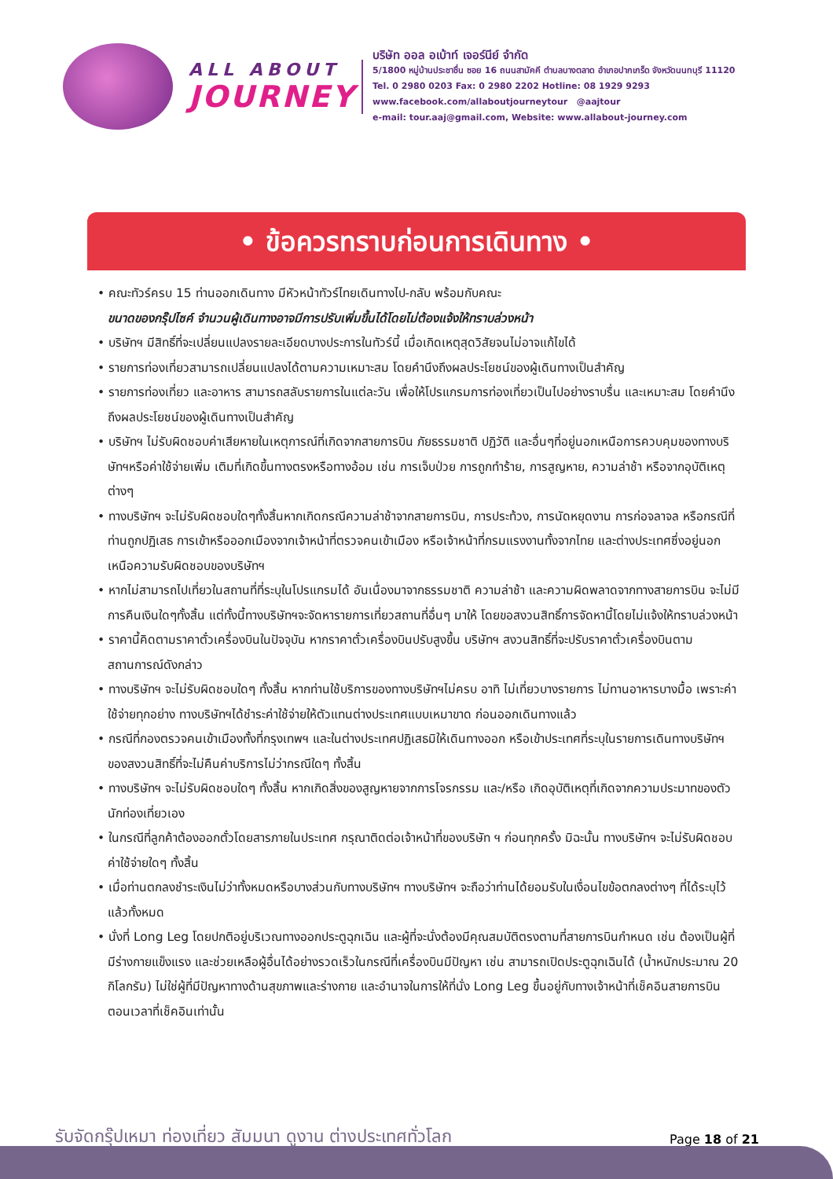ALL ABOUT
JOURNEY
บริษัท ออล อเบ้าท์ เจอร์นีย์ จำกัด
5/1800 หมู่บ้านประชาชื่น ซอย 16 ถนนสามัคคี ตำบลบางตลาด อำเภอปากเกร็ด จังหวัดนนทบุรี 11120
Tel. 0 2980 0203 Fax: 0 2980 2202 Hotline: 08 1929 9293
www.facebook.com/allaboutjourneytour @aajtour
e-mail: tour.aaj@gmail.com, Website: www.allabout-journey.com
• ข้อควรทราบก่อนการเดินทาง •
• คณะทัวร์ครบ 15 ท่านออกเดินทาง มีหัวหน้าทัวร์ไทยเดินทางไป-กลับ พร้อมกับคณะ
ขนาดของกรุ๊ปไซค์ จำนวนผู้เดินทางอาจมีการปรับเพิ่มขึ้นได้โดยไม่ต้องแจ้งให้ทราบล่วงหน้า
• บริษัทฯ มีสิทธิ์ที่จะเปลี่ยนแปลงรายละเอียดบางประการในทัวร์นี้ เมื่อเกิดเหตุสุดวิสัยจนไม่อาจแก้ไขได้
• รายการท่องเที่ยวสามารถเปลี่ยนแปลงได้ตามความเหมาะสม โดยคำนึงถึงผลประโยชน์ของผู้เดินทางเป็นสำคัญ
• รายการท่องเที่ยว และอาหาร สามารถสลับรายการในแต่ละวัน เพื่อให้โปรแกรมการท่องเที่ยวเป็นไปอย่างราบรื่น และเหมาะสม โดยคำนึงถึงผลประโยชน์ของผู้เดินทางเป็นสำคัญ
• บริษัทฯ ไม่รับผิดชอบค่าเสียหายในเหตุการณ์ที่เกิดจากสายการบิน ภัยธรรมชาติ ปฏิวัติ และอื่นๆที่อยู่นอกเหนือการควบคุมของทางบริษัทฯหรือค่าใช้จ่ายเพิ่ม เติมที่เกิดขึ้นทางตรงหรือทางอ้อม เช่น การเจ็บป่วย การถูกทำร้าย, การสูญหาย, ความล่าช้า หรือจากอุบัติเหตุต่างๆ
• ทางบริษัทฯ จะไม่รับผิดชอบใดๆทั้งสิ้นหากเกิดกรณีความล่าช้าจากสายการบิน, การประท้วง, การนัดหยุดงาน การก่อจลาจล หรือกรณีที่ท่านถูกปฏิเสธ การเข้าหรือออกเมืองจากเจ้าหน้าที่ตรวจคนเข้าเมือง หรือเจ้าหน้าที่กรมแรงงานทั้งจากไทย และต่างประเทศซึ่งอยู่นอกเหนือความรับผิดชอบของบริษัทฯ
• หากไม่สามารถไปเที่ยวในสถานที่ที่ระบุในโปรแกรมได้ อันเนื่องมาจากธรรมชาติ ความล่าช้า และความผิดพลาดจากทางสายการบิน จะไม่มีการคืนเงินใดๆทั้งสิ้น แต่ทั้งนี้ทางบริษัทฯจะจัดหารายการเที่ยวสถานที่อื่นๆ มาให้ โดยขอสงวนสิทธิ์การจัดหานี้โดยไม่แจ้งให้ทราบล่วงหน้า
• ราคานี้คิดตามราคาตั๋วเครื่องบินในปัจจุบัน หากราคาตั๋วเครื่องบินปรับสูงขึ้น บริษัทฯ สงวนสิทธิ์ที่จะปรับราคาตั๋วเครื่องบินตามสถานการณ์ดังกล่าว
• ทางบริษัทฯ จะไม่รับผิดชอบใดๆ ทั้งสิ้น หากท่านใช้บริการของทางบริษัทฯไม่ครบ อาทิ ไม่เที่ยวบางรายการ ไม่ทานอาหารบางมื้อ เพราะค่าใช้จ่ายทุกอย่าง ทางบริษัทฯได้ชำระค่าใช้จ่ายให้ตัวแทนต่างประเทศแบบเหมาขาด ก่อนออกเดินทางแล้ว
• กรณีที่กองตรวจคนเข้าเมืองทั้งที่กรุงเทพฯ และในต่างประเทศปฏิเสธมิให้เดินทางออก หรือเข้าประเทศที่ระบุในรายการเดินทางบริษัทฯ ของสงวนสิทธิ์ที่จะไม่คืนค่าบริการไม่ว่ากรณีใดๆ ทั้งสิ้น
• ทางบริษัทฯ จะไม่รับผิดชอบใดๆ ทั้งสิ้น หากเกิดสิ่งของสูญหายจากการโจรกรรม และ/หรือ เกิดอุบัติเหตุที่เกิดจากความประมาทของตัวนักท่องเที่ยวเอง
• ในกรณีที่ลูกค้าต้องออกตั๋วโดยสารภายในประเทศ กรุณาติดต่อเจ้าหน้าที่ของบริษัท ฯ ก่อนทุกครั้ง มิฉะนั้น ทางบริษัทฯ จะไม่รับผิดชอบค่าใช้จ่ายใดๆ ทั้งสิ้น
• เมื่อท่านตกลงชำระเงินไม่ว่าทั้งหมดหรือบางส่วนกับทางบริษัทฯ ทางบริษัทฯ จะถือว่าท่านได้ยอมรับในเงื่อนไขข้อตกลงต่างๆ ที่ได้ระบุไว้แล้วทั้งหมด
• นั่งที่ Long Leg โดยปกติอยู่บริเวณทางออกประตูฉุกเฉิน และผู้ที่จะนั่งต้องมีคุณสมบัติตรงตามที่สายการบินกำหนด เช่น ต้องเป็นผู้ที่มีร่างกายแข็งแรง และช่วยเหลือผู้อื่นได้อย่างรวดเร็วในกรณีที่เครื่องบินมีปัญหา เช่น สามารถเปิดประตูฉุกเฉินได้ (น้ำหนักประมาณ 20 กิโลกรัม) ไม่ใช่ผู้ที่มีปัญหาทางด้านสุขภาพและร่างกาย และอำนาจในการให้ที่นั่ง Long Leg ขึ้นอยู่กับทางเจ้าหน้าที่เช็คอินสายการบินตอนเวลาที่เช็คอินเท่านั้น
รับจัดกรุ๊ปเหมา ท่องเที่ยว สัมมนา ดูงาน ต่างประเทศทั่วโลก
Page 18 of 21